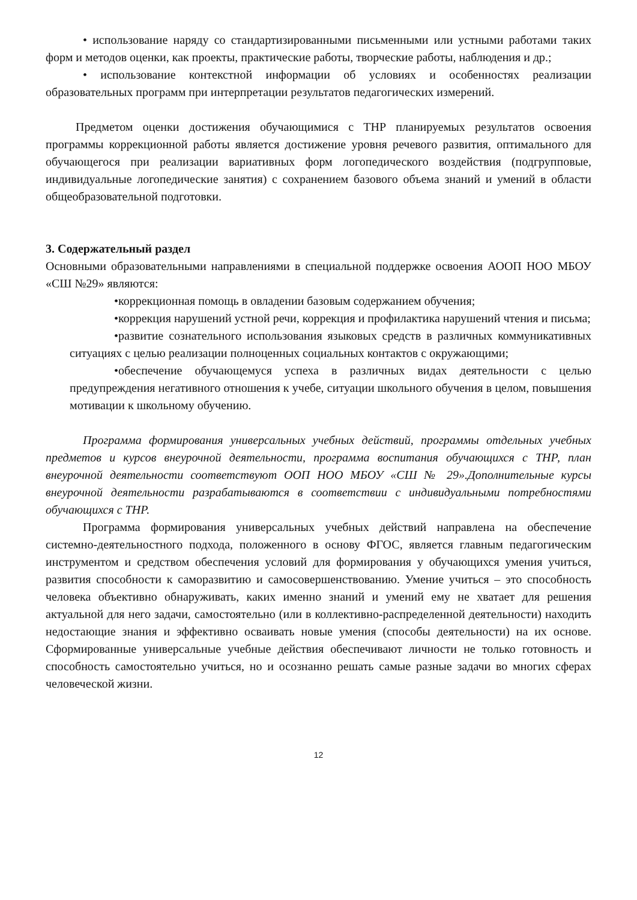• использование наряду со стандартизированными письменными или устными работами таких форм и методов оценки, как проекты, практические работы, творческие работы, наблюдения и др.;
• использование контекстной информации об условиях и особенностях реализации образовательных программ при интерпретации результатов педагогических измерений.
Предметом оценки достижения обучающимися с ТНР планируемых результатов освоения программы коррекционной работы является достижение уровня речевого развития, оптимального для обучающегося при реализации вариативных форм логопедического воздействия (подгрупповые, индивидуальные логопедические занятия) с сохранением базового объема знаний и умений в области общеобразовательной подготовки.
3. Содержательный раздел
Основными образовательными направлениями в специальной поддержке освоения АООП НОО МБОУ «СШ №29» являются:
•коррекционная помощь в овладении базовым содержанием обучения;
•коррекция нарушений устной речи, коррекция и профилактика нарушений чтения и письма;
•развитие сознательного использования языковых средств в различных коммуникативных ситуациях с целью реализации полноценных социальных контактов с окружающими;
•обеспечение обучающемуся успеха в различных видах деятельности с целью предупреждения негативного отношения к учебе, ситуации школьного обучения в целом, повышения мотивации к школьному обучению.
Программа формирования универсальных учебных действий, программы отдельных учебных предметов и курсов внеурочной деятельности, программа воспитания обучающихся с ТНР, план внеурочной деятельности соответствуют ООП НОО МБОУ «СШ № 29».Дополнительные курсы внеурочной деятельности разрабатываются в соответствии с индивидуальными потребностями обучающихся с ТНР.
Программа формирования универсальных учебных действий направлена на обеспечение системно-деятельностного подхода, положенного в основу ФГОС, является главным педагогическим инструментом и средством обеспечения условий для формирования у обучающихся умения учиться, развития способности к саморазвитию и самосовершенствованию. Умение учиться – это способность человека объективно обнаруживать, каких именно знаний и умений ему не хватает для решения актуальной для него задачи, самостоятельно (или в коллективно-распределенной деятельности) находить недостающие знания и эффективно осваивать новые умения (способы деятельности) на их основе. Сформированные универсальные учебные действия обеспечивают личности не только готовность и способность самостоятельно учиться, но и осознанно решать самые разные задачи во многих сферах человеческой жизни.
12